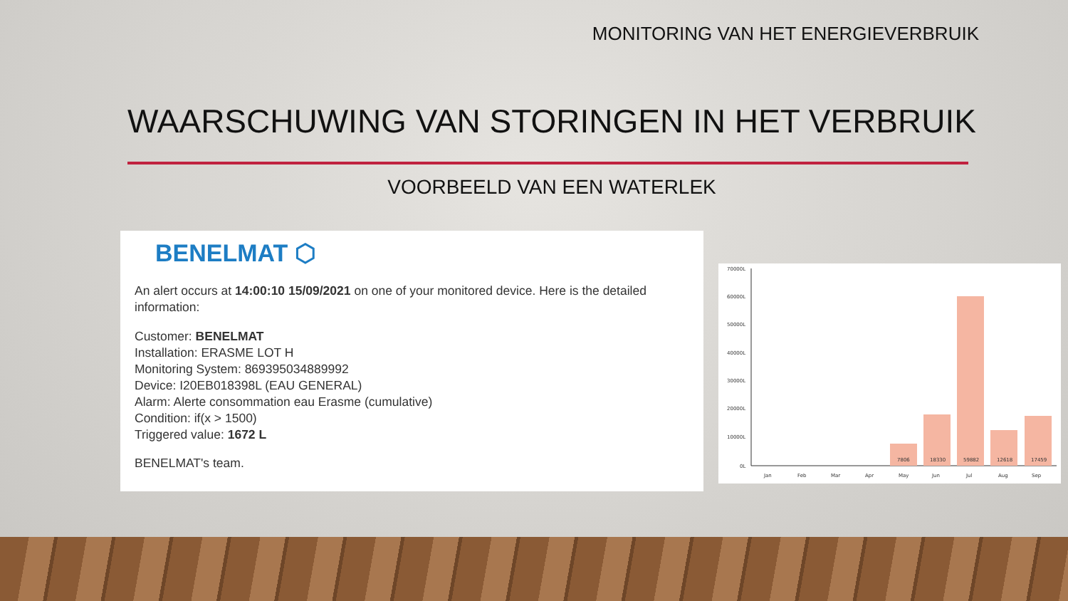MONITORING VAN HET ENERGIEVERBRUIK
WAARSCHUWING VAN STORINGEN IN HET VERBRUIK
VOORBEELD VAN EEN WATERLEK
BENELMAT ⬡
An alert occurs at 14:00:10 15/09/2021 on one of your monitored device. Here is the detailed information:
Customer: BENELMAT
Installation: ERASME LOT H
Monitoring System: 869395034889992
Device: I20EB018398L (EAU GENERAL)
Alarm: Alerte consommation eau Erasme (cumulative)
Condition: if(x > 1500)
Triggered value: 1672 L
BENELMAT's team.
70000L
60000L
50000L
40000L
30000L
20000L
10000L
0L
7806
18330
59882
12618
17459
Jan
Feb
Mar
Apr
May
Jun
Jul
Aug
Sep